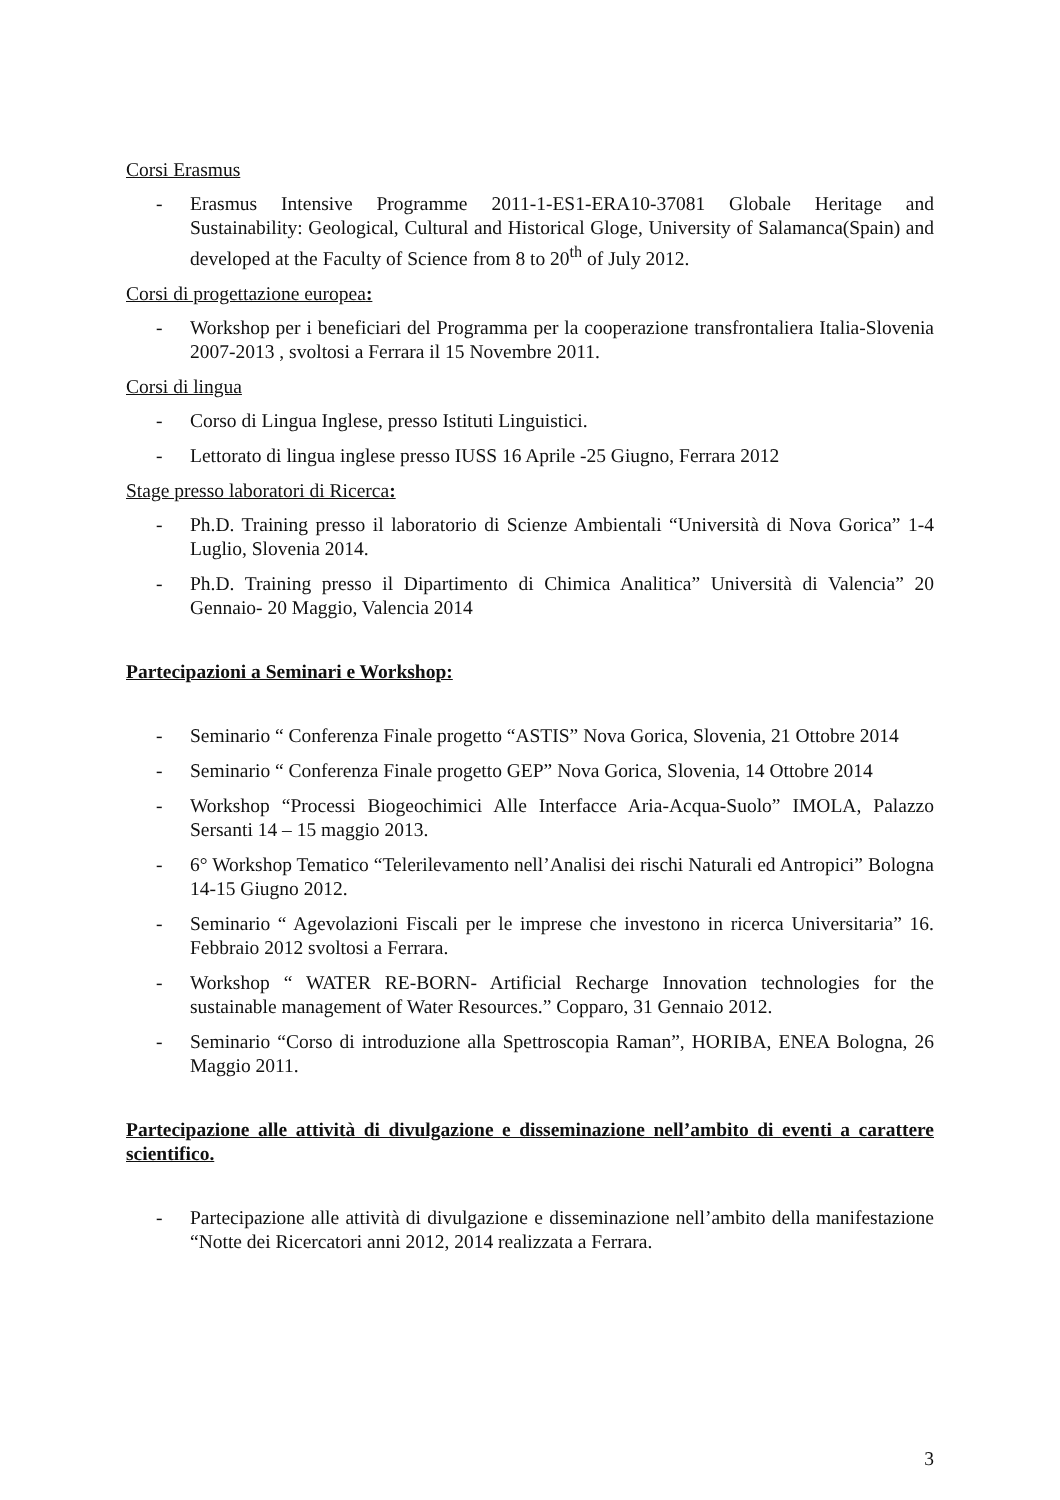Corsi Erasmus
- Erasmus Intensive Programme 2011-1-ES1-ERA10-37081 Globale Heritage and Sustainability: Geological, Cultural and Historical Gloge, University of Salamanca(Spain) and developed at the Faculty of Science from 8 to 20<sup>th</sup> of July 2012.
Corsi di progettazione europea:
- Workshop per i beneficiari del Programma per la cooperazione transfrontaliera Italia-Slovenia 2007-2013 , svoltosi a Ferrara il 15 Novembre 2011.
Corsi di lingua
- Corso di Lingua Inglese, presso Istituti Linguistici.
- Lettorato di lingua inglese presso IUSS 16 Aprile -25 Giugno, Ferrara 2012
Stage presso laboratori di Ricerca:
- Ph.D. Training presso il laboratorio di Scienze Ambientali “Università di Nova Gorica” 1-4 Luglio, Slovenia 2014.
- Ph.D. Training presso il Dipartimento di Chimica Analitica” Università di Valencia” 20 Gennaio- 20 Maggio, Valencia 2014
Partecipazioni a Seminari e Workshop:
- Seminario “ Conferenza Finale progetto “ASTIS” Nova Gorica, Slovenia, 21 Ottobre 2014
- Seminario “ Conferenza Finale progetto GEP” Nova Gorica, Slovenia, 14 Ottobre 2014
- Workshop “Processi Biogeochimici Alle Interfacce Aria-Acqua-Suolo” IMOLA, Palazzo Sersanti 14 – 15 maggio 2013.
- 6° Workshop Tematico “Telerilevamento nell’Analisi dei rischi Naturali ed Antropici” Bologna 14-15 Giugno 2012.
- Seminario “ Agevolazioni Fiscali per le imprese che investono in ricerca Universitaria” 16. Febbraio 2012 svoltosi a Ferrara.
- Workshop “ WATER RE-BORN- Artificial Recharge Innovation technologies for the sustainable management of Water Resources.” Copparo, 31 Gennaio 2012.
- Seminario “Corso di introduzione alla Spettroscopia Raman”, HORIBA, ENEA Bologna, 26 Maggio 2011.
Partecipazione alle attività di divulgazione e disseminazione nell’ambito di eventi a carattere scientifico.
- Partecipazione alle attività di divulgazione e disseminazione nell’ambito della manifestazione “Notte dei Ricercatori anni 2012, 2014 realizzata a Ferrara.
3